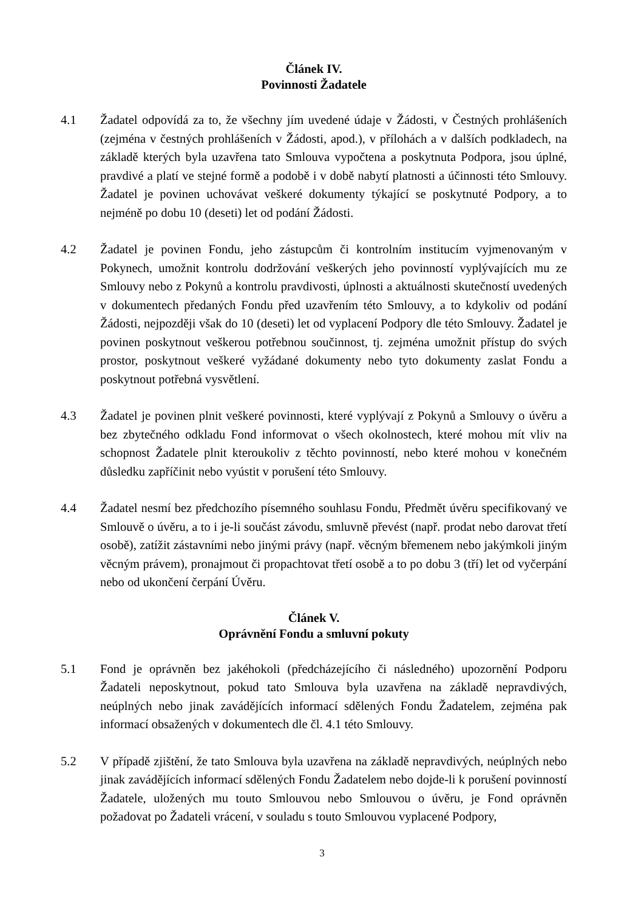Článek IV.
Povinnosti Žadatele
4.1 Žadatel odpovídá za to, že všechny jím uvedené údaje v Žádosti, v Čestných prohlášeních (zejména v čestných prohlášeních v Žádosti, apod.), v přílohách a v dalších podkladech, na základě kterých byla uzavřena tato Smlouva vypočtena a poskytnuta Podpora, jsou úplné, pravdivé a platí ve stejné formě a podobě i v době nabytí platnosti a účinnosti této Smlouvy. Žadatel je povinen uchovávat veškeré dokumenty týkající se poskytnuté Podpory, a to nejméně po dobu 10 (deseti) let od podání Žádosti.
4.2 Žadatel je povinen Fondu, jeho zástupcům či kontrolním institucím vyjmenovaným v Pokynech, umožnit kontrolu dodržování veškerých jeho povinností vyplývajících mu ze Smlouvy nebo z Pokynů a kontrolu pravdivosti, úplnosti a aktuálnosti skutečností uvedených v dokumentech předaných Fondu před uzavřením této Smlouvy, a to kdykoliv od podání Žádosti, nejpozději však do 10 (deseti) let od vyplacení Podpory dle této Smlouvy. Žadatel je povinen poskytnout veškerou potřebnou součinnost, tj. zejména umožnit přístup do svých prostor, poskytnout veškeré vyžádané dokumenty nebo tyto dokumenty zaslat Fondu a poskytnout potřebná vysvětlení.
4.3 Žadatel je povinen plnit veškeré povinnosti, které vyplývají z Pokynů a Smlouvy o úvěru a bez zbytečného odkladu Fond informovat o všech okolnostech, které mohou mít vliv na schopnost Žadatele plnit kteroukoliv z těchto povinností, nebo které mohou v konečném důsledku zapříčinit nebo vyústit v porušení této Smlouvy.
4.4 Žadatel nesmí bez předchozího písemného souhlasu Fondu, Předmět úvěru specifikovaný ve Smlouvě o úvěru, a to i je-li součást závodu, smluvně převést (např. prodat nebo darovat třetí osobě), zatížit zástavními nebo jinými právy (např. věcným břemenem nebo jakýmkoli jiným věcným právem), pronajmout či propachtovat třetí osobě a to po dobu 3 (tří) let od vyčerpání nebo od ukončení čerpání Úvěru.
Článek V.
Oprávnění Fondu a smluvní pokuty
5.1 Fond je oprávněn bez jakéhokoli (předcházejícího či následného) upozornění Podporu Žadateli neposkytnout, pokud tato Smlouva byla uzavřena na základě nepravdivých, neúplných nebo jinak zavádějících informací sdělených Fondu Žadatelem, zejména pak informací obsažených v dokumentech dle čl. 4.1 této Smlouvy.
5.2 V případě zjištění, že tato Smlouva byla uzavřena na základě nepravdivých, neúplných nebo jinak zavádějících informací sdělených Fondu Žadatelem nebo dojde-li k porušení povinností Žadatele, uložených mu touto Smlouvou nebo Smlouvou o úvěru, je Fond oprávněn požadovat po Žadateli vrácení, v souladu s touto Smlouvou vyplacené Podpory,
3